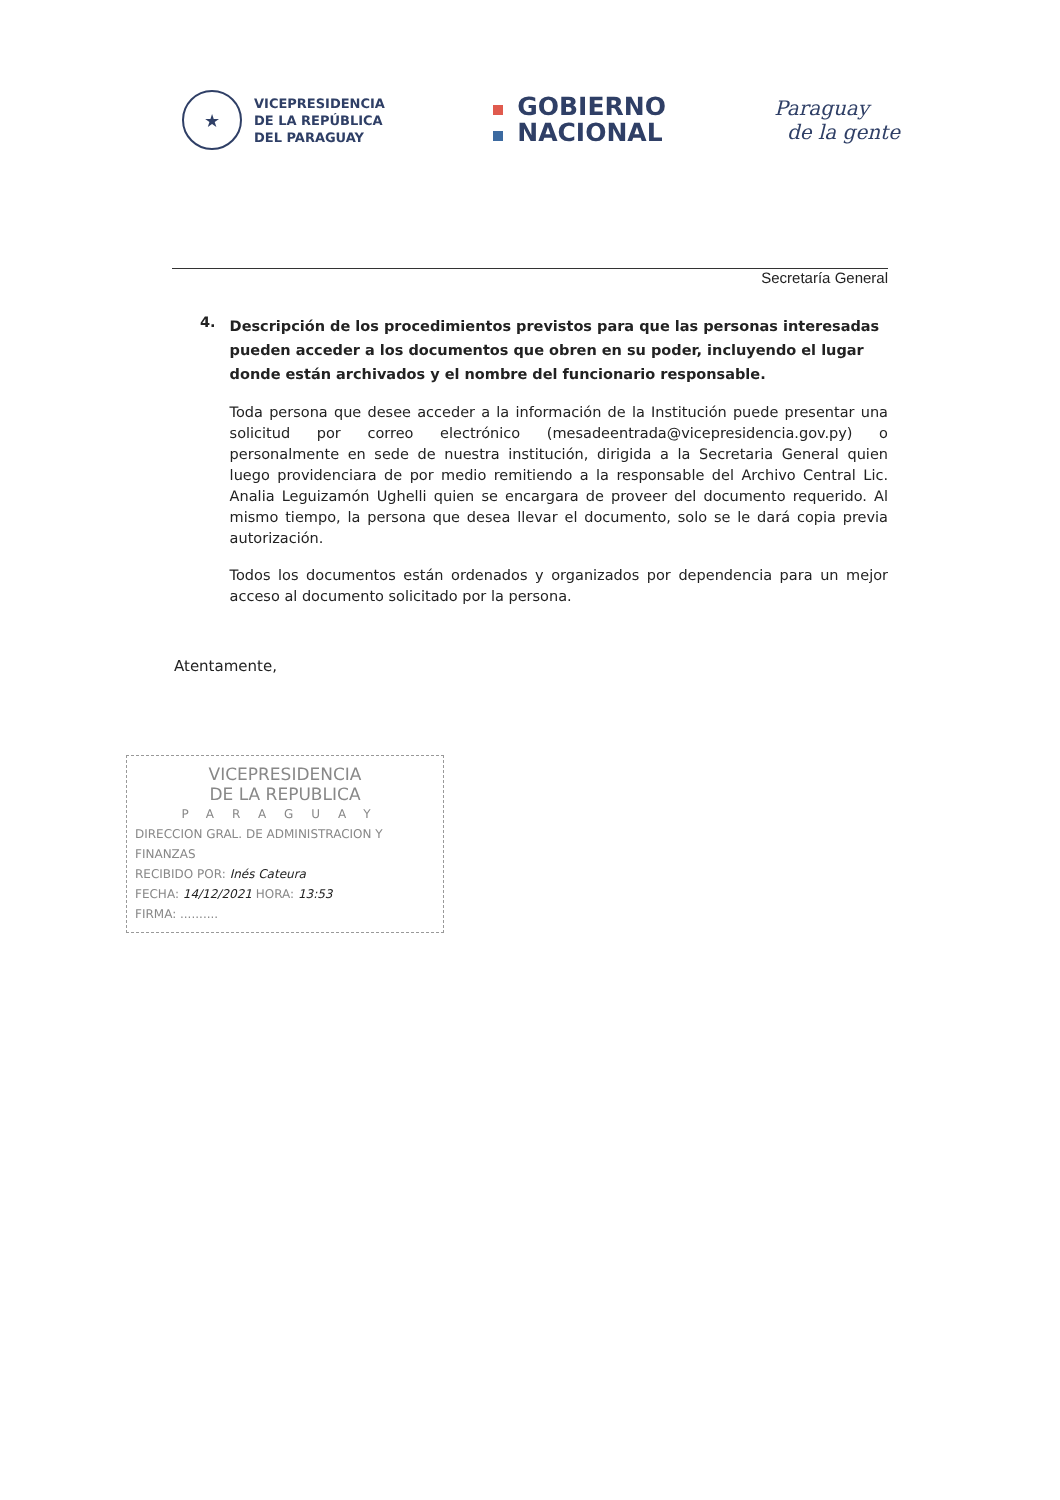★
VICEPRESIDENCIA
DE LA REPÚBLICA
DEL PARAGUAY
GOBIERNO
NACIONAL
Paraguay
de la gente
Secretaría General
4.
Descripción de los procedimientos previstos para que las personas interesadas pueden acceder a los documentos que obren en su poder, incluyendo el lugar donde están archivados y el nombre del funcionario responsable.
Toda persona que desee acceder a la información de la Institución puede presentar una solicitud por correo electrónico (mesadeentrada@vicepresidencia.gov.py) o personalmente en sede de nuestra institución, dirigida a la Secretaria General quien luego providenciara de por medio remitiendo a la responsable del Archivo Central Lic. Analia Leguizamón Ughelli quien se encargara de proveer del documento requerido. Al mismo tiempo, la persona que desea llevar el documento, solo se le dará copia previa autorización.
Todos los documentos están ordenados y organizados por dependencia para un mejor acceso al documento solicitado por la persona.
Atentamente,
VICEPRESIDENCIA
DE LA REPUBLICA
PARAGUAY
DIRECCION GRAL. DE ADMINISTRACION Y FINANZAS
RECIBIDO POR: Inés Cateura
FECHA: 14/12/2021 HORA: 13:53
FIRMA: ..........